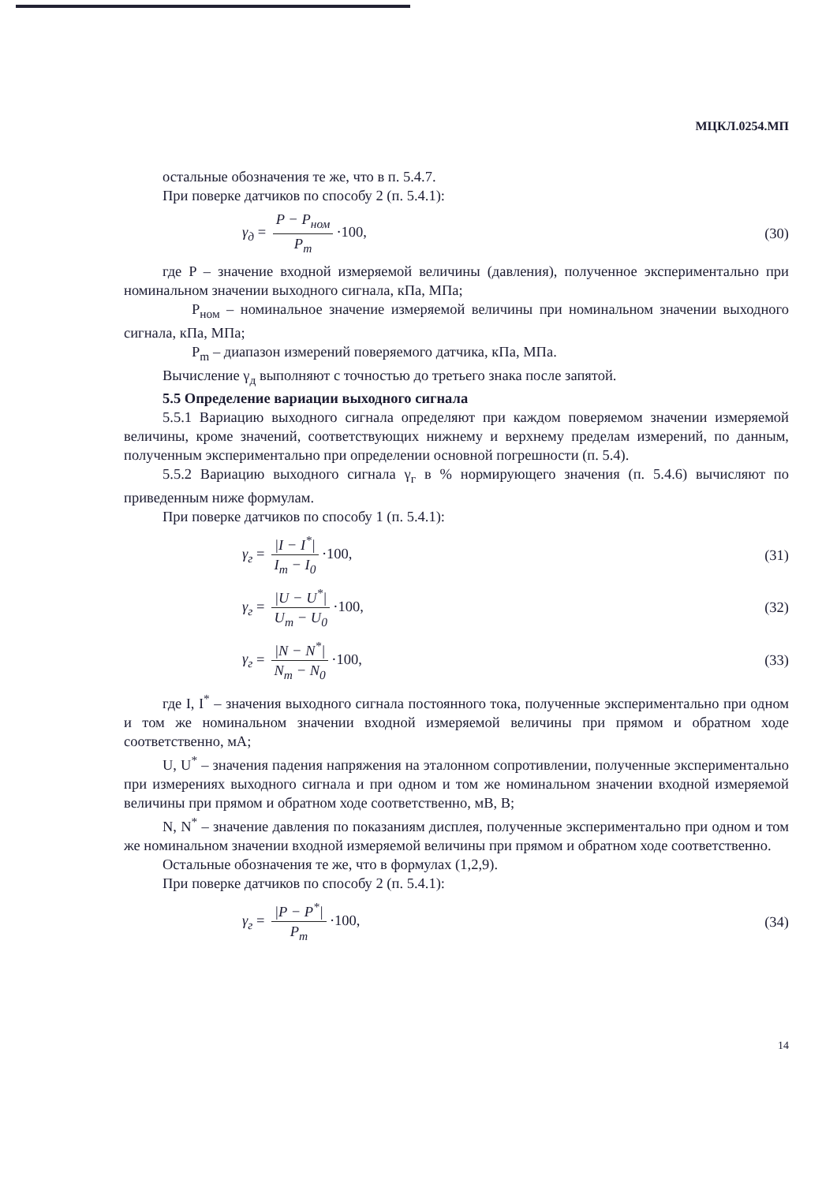МЦКЛ.0254.МП
остальные обозначения те же, что в п. 5.4.7.
При поверке датчиков по способу 2 (п. 5.4.1):
γ<sub>д</sub> = P − P<sub>ном</sub> P<sub>m</sub> ·100, (30)
где P – значение входной измеряемой величины (давления), полученное экспериментально при номинальном значении выходного сигнала, кПа, МПа;
P<sub>ном</sub> – номинальное значение измеряемой величины при номинальном значении выходного сигнала, кПа, МПа;
P<sub>m</sub> – диапазон измерений поверяемого датчика, кПа, МПа.
Вычисление γ<sub>д</sub> выполняют с точностью до третьего знака после запятой.
5.5 Определение вариации выходного сигнала
5.5.1 Вариацию выходного сигнала определяют при каждом поверяемом значении измеряемой величины, кроме значений, соответствующих нижнему и верхнему пределам измерений, по данным, полученным экспериментально при определении основной погрешности (п. 5.4).
5.5.2 Вариацию выходного сигнала γ<sub>г</sub> в % нормирующего значения (п. 5.4.6) вычисляют по приведенным ниже формулам.
При поверке датчиков по способу 1 (п. 5.4.1):
γ<sub>г</sub> = |I − I<sup>*</sup>| I<sub>m</sub> − I<sub>0</sub> ·100, (31)
γ<sub>г</sub> = |U − U<sup>*</sup>| U<sub>m</sub> − U<sub>0</sub> ·100, (32)
γ<sub>г</sub> = |N − N<sup>*</sup>| N<sub>m</sub> − N<sub>0</sub> ·100, (33)
где I, I<sup>*</sup> – значения выходного сигнала постоянного тока, полученные экспериментально при одном и том же номинальном значении входной измеряемой величины при прямом и обратном ходе соответственно, мА;
U, U<sup>*</sup> – значения падения напряжения на эталонном сопротивлении, полученные экспериментально при измерениях выходного сигнала и при одном и том же номинальном значении входной измеряемой величины при прямом и обратном ходе соответственно, мВ, В;
N, N<sup>*</sup> – значение давления по показаниям дисплея, полученные экспериментально при одном и том же номинальном значении входной измеряемой величины при прямом и обратном ходе соответственно.
Остальные обозначения те же, что в формулах (1,2,9).
При поверке датчиков по способу 2 (п. 5.4.1):
γ<sub>г</sub> = |P − P<sup>*</sup>| P<sub>m</sub> ·100, (34)
14